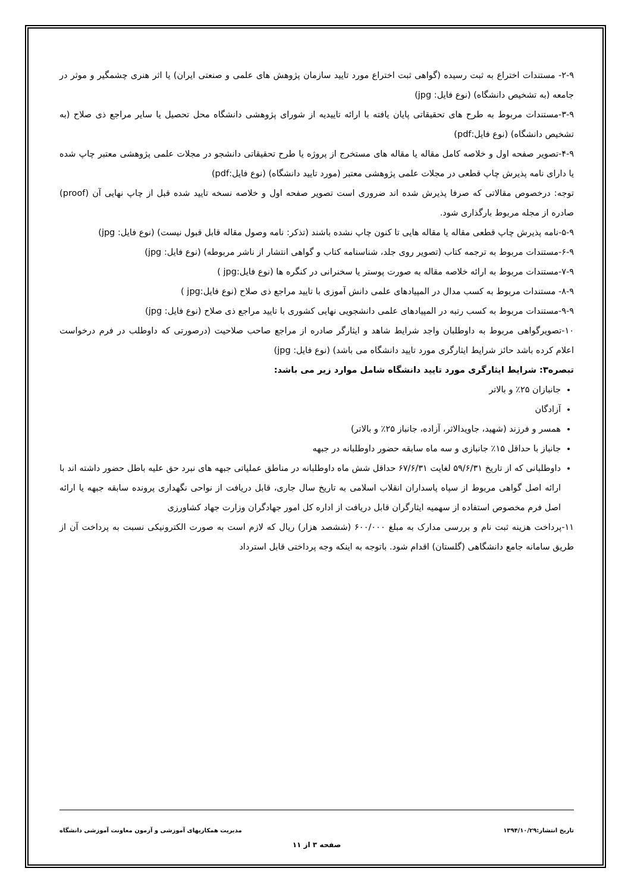۲-۹- مستندات اختراع به ثبت رسیده (گواهی ثبت اختراع مورد تایید سازمان پژوهش های علمی و صنعتی ایران) یا اثر هنری چشمگیر و موثر در جامعه (به تشخیص دانشگاه) (نوع فایل: jpg)
۳-۹-مستندات مربوط به طرح های تحقیقاتی پایان یافته با ارائه تاییدیه از شورای پژوهشی دانشگاه محل تحصیل یا سایر مراجع ذی صلاح (به تشخیص دانشگاه) (نوع فایل:pdf)
۴-۹-تصویر صفحه اول و خلاصه کامل مقاله یا مقاله های مستخرج از پروژه یا طرح تحقیقاتی دانشجو در مجلات علمی پژوهشی معتبر چاپ شده یا دارای نامه پذیرش چاپ قطعی در مجلات علمی پژوهشی معتبر (مورد تایید دانشگاه) (نوع فایل:pdf)
توجه: درخصوص مقالاتی که صرفا پذیرش شده اند ضروری است تصویر صفحه اول و خلاصه نسخه تایید شده قبل از چاپ نهایی آن (proof) صادره از مجله مربوط بارگذاری شود.
۵-۹-نامه پذیرش چاپ قطعی مقاله یا مقاله هایی تا کنون چاپ نشده باشند (تذکر: نامه وصول مقاله قابل قبول نیست) (نوع فایل: jpg)
۶-۹-مستندات مربوط به ترجمه کتاب (تصویر روی جلد، شناسنامه کتاب و گواهی انتشار از ناشر مربوطه) (نوع فایل: jpg)
۷-۹-مستندات مربوط به ارائه خلاصه مقاله به صورت پوستر یا سخنرانی در کنگره ها (نوع فایل:jpg )
۸-۹- مستندات مربوط به کسب مدال در المپیادهای علمی دانش آموزی با تایید مراجع ذی صلاح (نوع فایل:jpg )
۹-۹-مستندات مربوط به کسب رتبه در المپیادهای علمی دانشجویی نهایی کشوری با تایید مراجع ذی صلاح (نوع فایل: jpg)
۱۰-تصویرگواهی مربوط به داوطلبان واجد شرایط شاهد و ایثارگر صادره از مراجع صاحب صلاحیت (درصورتی که داوطلب در فرم درخواست اعلام کرده باشد حائز شرایط ایثارگری مورد تایید دانشگاه می باشد) (نوع فایل: jpg)
تبصره۳: شرایط ایثارگری مورد تایید دانشگاه شامل موارد زیر می باشد:
جانبازان ۲۵٪ و بالاتر
آزادگان
همسر و فرزند (شهید، جاویدالاثر، آزاده، جانباز ۲۵٪ و بالاتر)
جانباز با حداقل ۱۵٪ جانبازی و سه ماه سابقه حضور داوطلبانه در جبهه
داوطلبانی که از تاریخ ۵۹/۶/۳۱ لغایت ۶۷/۶/۳۱ حداقل شش ماه داوطلبانه در مناطق عملیاتی جبهه های نبرد حق علیه باطل حضور داشته اند با ارائه اصل گواهی مربوط از سپاه پاسداران انقلاب اسلامی به تاریخ سال جاری، قابل دریافت از نواحی نگهداری پرونده سابقه جبهه یا ارائه اصل فرم مخصوص استفاده از سهمیه ایثارگران قابل دریافت از اداره کل امور جهادگران وزارت جهاد کشاورزی
۱۱-پرداخت هزینه ثبت نام و بررسی مدارک به مبلغ ۶۰۰/۰۰۰ (ششصد هزار) ریال که لازم است به صورت الکترونیکی نسبت به پرداخت آن از طریق سامانه جامع دانشگاهی (گلستان) اقدام شود. باتوجه به اینکه وجه پرداختی قابل استرداد
تاریخ انتشار:۱۳۹۴/۱۰/۲۹ مدیریت همکاریهای آموزشی و آزمون معاونت آموزشی دانشگاه
صفحه ۳ از ۱۱